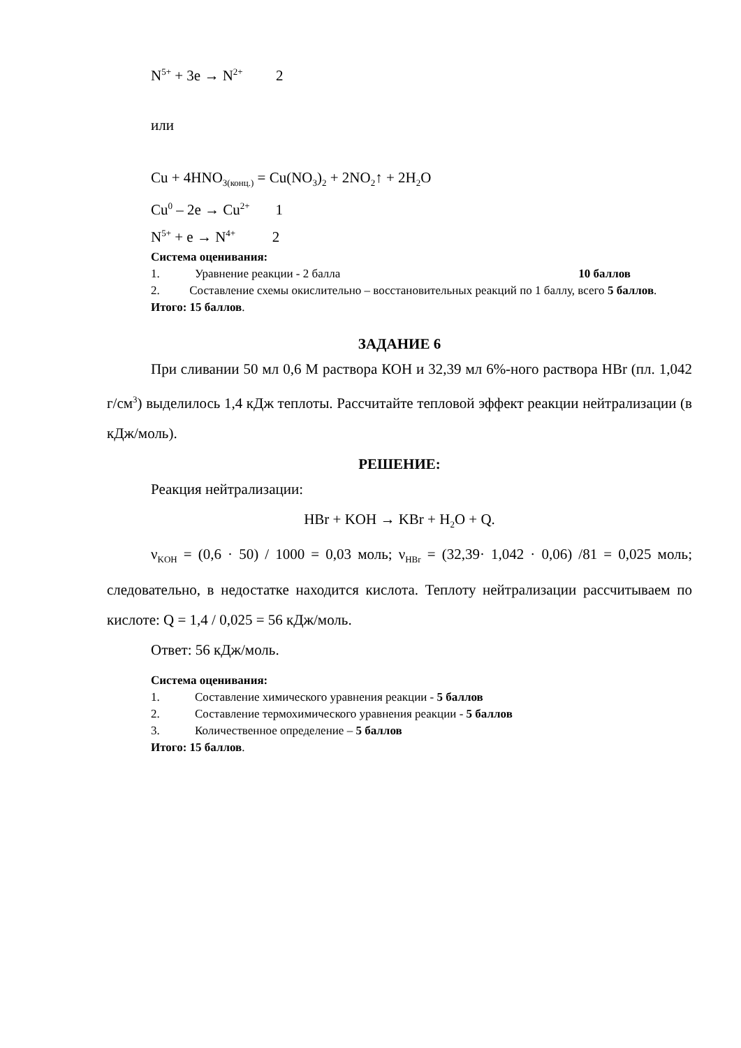N<sup>5+</sup> + 3e → N<sup>2+</sup> 2
или
Cu + 4HNO<sub>3(конц.)</sub> = Cu(NO<sub>3</sub>)<sub>2</sub> + 2NO<sub>2</sub>↑ + 2H<sub>2</sub>O
Cu<sup>0</sup> – 2e → Cu<sup>2+</sup> 1
N<sup>5+</sup> + e → N<sup>4+</sup> 2
Система оценивания:
1. Уравнение реакции - 2 балла 10 баллов
2. Составление схемы окислительно – восстановительных реакций по 1 баллу, всего 5 баллов.
Итого: 15 баллов.
ЗАДАНИЕ 6
При сливании 50 мл 0,6 М раствора КОН и 32,39 мл 6%-ного раствора HBr (пл. 1,042 г/см<sup>3</sup>) выделилось 1,4 кДж теплоты. Рассчитайте тепловой эффект реакции нейтрализации (в кДж/моль).
РЕШЕНИЕ:
Реакция нейтрализации:
HBr + KOH → KBr + H<sub>2</sub>O + Q.
ν<sub>KOH</sub> = (0,6 · 50) / 1000 = 0,03 моль; ν<sub>HBr</sub> = (32,39· 1,042 · 0,06) /81 = 0,025 моль; следовательно, в недостатке находится кислота. Теплоту нейтрализации рассчитываем по кислоте: Q = 1,4 / 0,025 = 56 кДж/моль.
Ответ: 56 кДж/моль.
Система оценивания:
1. Составление химического уравнения реакции - 5 баллов
2. Составление термохимического уравнения реакции - 5 баллов
3. Количественное определение – 5 баллов
Итого: 15 баллов.